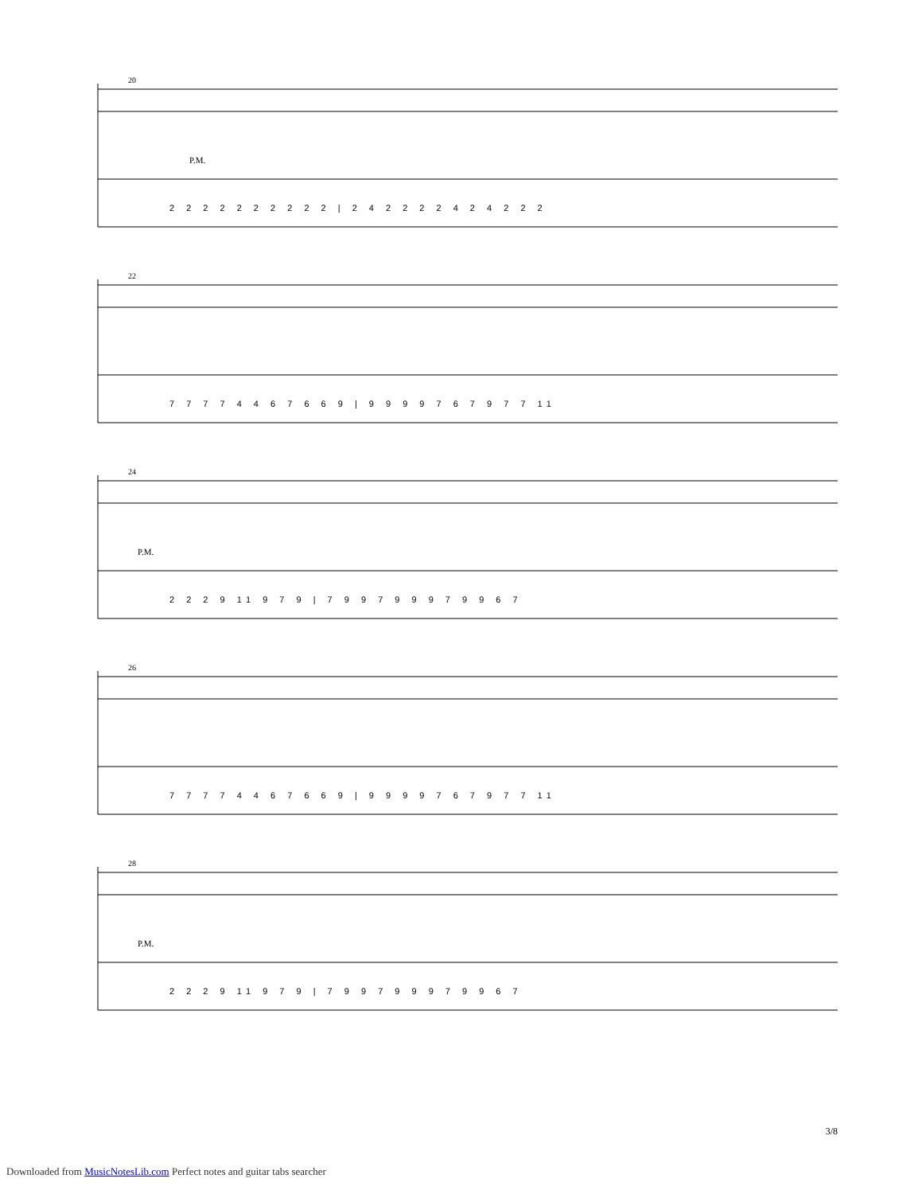20
P.M.
2 2 2 2 2 2 2 2 2 2 | 2 4 2 2 2 2 4 2 4 2 2 2
22
7 7 7 7 4 4 6 7 6 6 9 | 9 9 9 9 7 6 7 9 7 7 11
24
P.M.
2 2 2 9 11 9 7 9 | 7 9 9 7 9 9 9 7 9 9 6 7
26
7 7 7 7 4 4 6 7 6 6 9 | 9 9 9 9 7 6 7 9 7 7 11
28
P.M.
2 2 2 9 11 9 7 9 | 7 9 9 7 9 9 9 7 9 9 6 7
3/8
Downloaded from MusicNotesLib.com Perfect notes and guitar tabs searcher